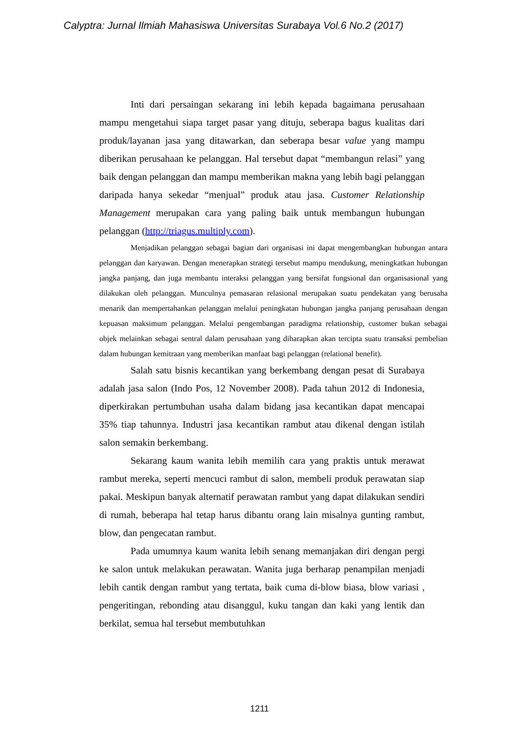Calyptra: Jurnal Ilmiah Mahasiswa Universitas Surabaya Vol.6 No.2 (2017)
Inti dari persaingan sekarang ini lebih kepada bagaimana perusahaan mampu mengetahui siapa target pasar yang dituju, seberapa bagus kualitas dari produk/layanan jasa yang ditawarkan, dan seberapa besar value yang mampu diberikan perusahaan ke pelanggan. Hal tersebut dapat “membangun relasi” yang baik dengan pelanggan dan mampu memberikan makna yang lebih bagi pelanggan daripada hanya sekedar “menjual” produk atau jasa. Customer Relationship Management merupakan cara yang paling baik untuk membangun hubungan pelanggan (http://triagus.multiply.com).
Menjadikan pelanggan sebagai bagian dari organisasi ini dapat mengembangkan hubungan antara pelanggan dan karyawan. Dengan menerapkan strategi tersebut mampu mendukung, meningkatkan hubungan jangka panjang, dan juga membantu interaksi pelanggan yang bersifat fungsional dan organisasional yang dilakukan oleh pelanggan. Munculnya pemasaran relasional merupakan suatu pendekatan yang berusaha menarik dan mempertahankan pelanggan melalui peningkatan hubungan jangka panjang perusahaan dengan kepuasan maksimum pelanggan. Melalui pengembangan paradigma relationship, customer bukan sebagai objek melainkan sebagai sentral dalam perusahaan yang diharapkan akan tercipta suatu transaksi pembelian dalam hubungan kemitraan yang memberikan manfaat bagi pelanggan (relational benefit).
Salah satu bisnis kecantikan yang berkembang dengan pesat di Surabaya adalah jasa salon (Indo Pos, 12 November 2008). Pada tahun 2012 di Indonesia, diperkirakan pertumbuhan usaha dalam bidang jasa kecantikan dapat mencapai 35% tiap tahunnya. Industri jasa kecantikan rambut atau dikenal dengan istilah salon semakin berkembang.
Sekarang kaum wanita lebih memilih cara yang praktis untuk merawat rambut mereka, seperti mencuci rambut di salon, membeli produk perawatan siap pakai. Meskipun banyak alternatif perawatan rambut yang dapat dilakukan sendiri di rumah, beberapa hal tetap harus dibantu orang lain misalnya gunting rambut, blow, dan pengecatan rambut.
Pada umumnya kaum wanita lebih senang memanjakan diri dengan pergi ke salon untuk melakukan perawatan. Wanita juga berharap penampilan menjadi lebih cantik dengan rambut yang tertata, baik cuma di-blow biasa, blow variasi , pengeritingan, rebonding atau disanggul, kuku tangan dan kaki yang lentik dan berkilat, semua hal tersebut membutuhkan
1211